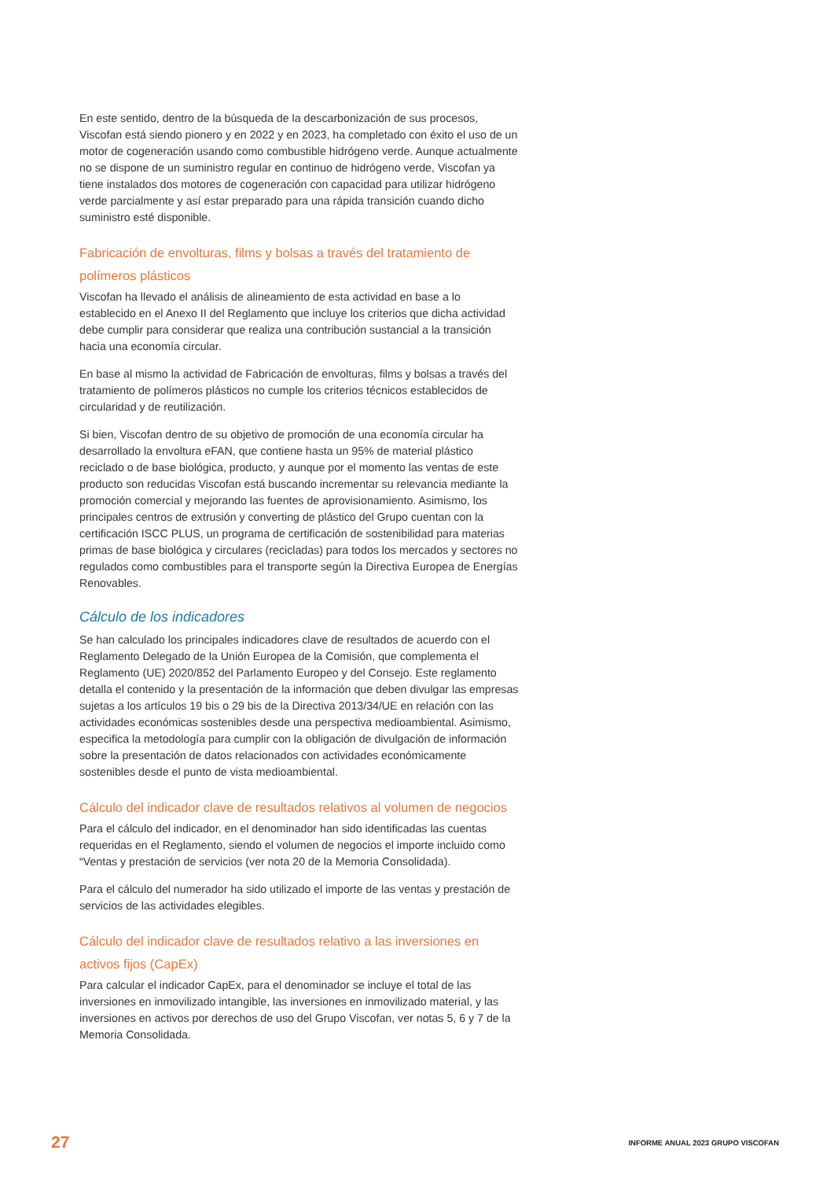En este sentido, dentro de la búsqueda de la descarbonización de sus procesos, Viscofan está siendo pionero y en 2022 y en 2023, ha completado con éxito el uso de un motor de cogeneración usando como combustible hidrógeno verde. Aunque actualmente no se dispone de un suministro regular en continuo de hidrógeno verde, Viscofan ya tiene instalados dos motores de cogeneración con capacidad para utilizar hidrógeno verde parcialmente y así estar preparado para una rápida transición cuando dicho suministro esté disponible.
Fabricación de envolturas, films y bolsas a través del tratamiento de polímeros plásticos
Viscofan ha llevado el análisis de alineamiento de esta actividad en base a lo establecido en el Anexo II del Reglamento que incluye los criterios que dicha actividad debe cumplir para considerar que realiza una contribución sustancial a la transición hacia una economía circular.
En base al mismo la actividad de Fabricación de envolturas, films y bolsas a través del tratamiento de polímeros plásticos no cumple los criterios técnicos establecidos de circularidad y de reutilización.
Si bien, Viscofan dentro de su objetivo de promoción de una economía circular ha desarrollado la envoltura eFAN, que contiene hasta un 95% de material plástico reciclado o de base biológica, producto, y aunque por el momento las ventas de este producto son reducidas Viscofan está buscando incrementar su relevancia mediante la promoción comercial y mejorando las fuentes de aprovisionamiento. Asimismo, los principales centros de extrusión y converting de plástico del Grupo cuentan con la certificación ISCC PLUS, un programa de certificación de sostenibilidad para materias primas de base biológica y circulares (recicladas) para todos los mercados y sectores no regulados como combustibles para el transporte según la Directiva Europea de Energías Renovables.
Cálculo de los indicadores
Se han calculado los principales indicadores clave de resultados de acuerdo con el Reglamento Delegado de la Unión Europea de la Comisión, que complementa el Reglamento (UE) 2020/852 del Parlamento Europeo y del Consejo. Este reglamento detalla el contenido y la presentación de la información que deben divulgar las empresas sujetas a los artículos 19 bis o 29 bis de la Directiva 2013/34/UE en relación con las actividades económicas sostenibles desde una perspectiva medioambiental. Asimismo, especifica la metodología para cumplir con la obligación de divulgación de información sobre la presentación de datos relacionados con actividades económicamente sostenibles desde el punto de vista medioambiental.
Cálculo del indicador clave de resultados relativos al volumen de negocios
Para el cálculo del indicador, en el denominador han sido identificadas las cuentas requeridas en el Reglamento, siendo el volumen de negocios el importe incluido como “Ventas y prestación de servicios (ver nota 20 de la Memoria Consolidada).
Para el cálculo del numerador ha sido utilizado el importe de las ventas y prestación de servicios de las actividades elegibles.
Cálculo del indicador clave de resultados relativo a las inversiones en activos fijos (CapEx)
Para calcular el indicador CapEx, para el denominador se incluye el total de las inversiones en inmovilizado intangible, las inversiones en inmovilizado material, y las inversiones en activos por derechos de uso del Grupo Viscofan, ver notas 5, 6 y 7 de la Memoria Consolidada.
27 INFORME ANUAL 2023 GRUPO VISCOFAN